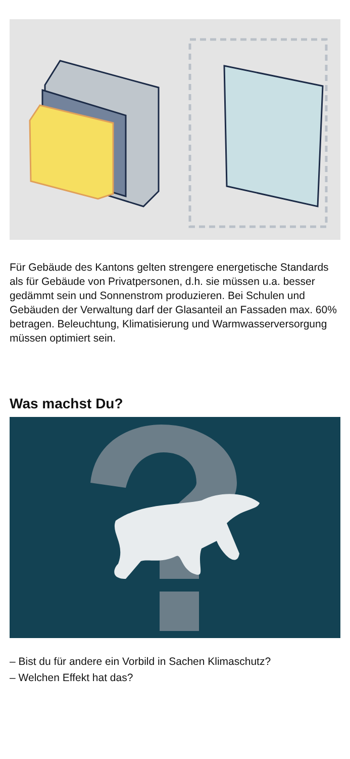Für Gebäude des Kantons gelten strengere energetische Standards als für Gebäude von Privatpersonen, d.h. sie müssen u.a. besser gedämmt sein und Sonnenstrom produzieren. Bei Schulen und Gebäuden der Verwaltung darf der Glasanteil an Fassaden max. 60% betragen. Beleuchtung, Klimatisierung und Warmwasserversorgung müssen optimiert sein.
Was machst Du?
– Bist du für andere ein Vorbild in Sachen Klimaschutz?
– Welchen Effekt hat das?